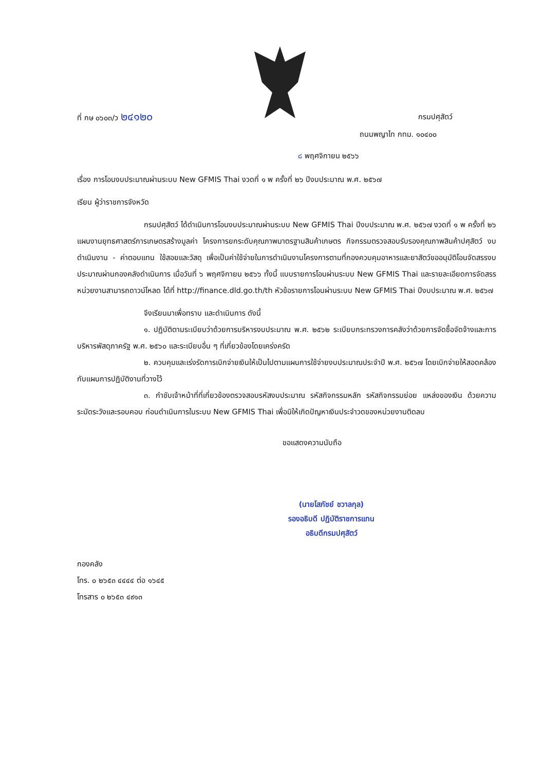ที่ กษ ๐๖๐๓/ว ๒๔๑๒๐ กรมปศุสัตว์
ถนนพญาไท กทม. ๑๐๔๐๐
๘ พฤศจิกายน ๒๕๖๖
เรื่อง การโอนงบประมาณผ่านระบบ New GFMIS Thai งวดที่ ๑ พ ครั้งที่ ๒๖ ปีงบประมาณ พ.ศ. ๒๕๖๗
เรียน ผู้ว่าราชการจังหวัด
กรมปศุสัตว์ ได้ดำเนินการโอนงบประมาณผ่านระบบ New GFMIS Thai ปีงบประมาณ พ.ศ. ๒๕๖๗ งวดที่ ๑ พ ครั้งที่ ๒๖ แผนงานยุทธศาสตร์การเกษตรสร้างมูลค่า โครงการยกระดับคุณภาพมาตรฐานสินค้าเกษตร กิจกรรมตรวจสอบรับรองคุณภาพสินค้าปศุสัตว์ งบดำเนินงาน - ค่าตอบแทน ใช้สอยและวัสดุ เพื่อเป็นค่าใช้จ่ายในการดำเนินงานโครงการตามที่กองควบคุมอาหารและยาสัตว์ขออนุมัติโอนจัดสรรงบประมาณผ่านกองคลังดำเนินการ เมื่อวันที่ ๖ พฤศจิกายน ๒๕๖๖ ทั้งนี้ แบบรายการโอนผ่านระบบ New GFMIS Thai และรายละเอียดการจัดสรร หน่วยงานสามารถดาวน์โหลด ได้ที่ http://finance.dld.go.th/th หัวข้อรายการโอนผ่านระบบ New GFMIS Thai ปีงบประมาณ พ.ศ. ๒๕๖๗
จึงเรียนมาเพื่อทราบ และดำเนินการ ดังนี้
๑. ปฏิบัติตามระเบียบว่าด้วยการบริหารงบประมาณ พ.ศ. ๒๕๖๒ ระเบียบกระทรวงการคลังว่าด้วยการจัดซื้อจัดจ้างและการบริหารพัสดุภาครัฐ พ.ศ. ๒๕๖๐ และระเบียบอื่น ๆ ที่เกี่ยวข้องโดยเคร่งครัด
๒. ควบคุมและเร่งรัดการเบิกจ่ายเงินให้เป็นไปตามแผนการใช้จ่ายงบประมาณประจำปี พ.ศ. ๒๕๖๗ โดยเบิกจ่ายให้สอดคล้องกับแผนการปฏิบัติงานที่วางไว้
๓. กำชับเจ้าหน้าที่ที่เกี่ยวข้องตรวจสอบรหัสงบประมาณ รหัสกิจกรรมหลัก รหัสกิจกรรมย่อย แหล่งของเงิน ด้วยความระมัดระวังและรอบคอบ ก่อนดำเนินการในระบบ New GFMIS Thai เพื่อมิให้เกิดปัญหาเงินประจำวดของหน่วยงานติดลบ
ขอแสดงความนับถือ
(นายโสภัชย์ ชวาลกุล)
รองอธิบดี ปฏิบัติราชการแทน
อธิบดีกรมปศุสัตว์
กองคลัง
โทร. ๐ ๒๖๕๓ ๔๔๔๔ ต่อ ๑๖๔๕
โทรสาร ๐ ๒๖๕๓ ๔๙๑๓